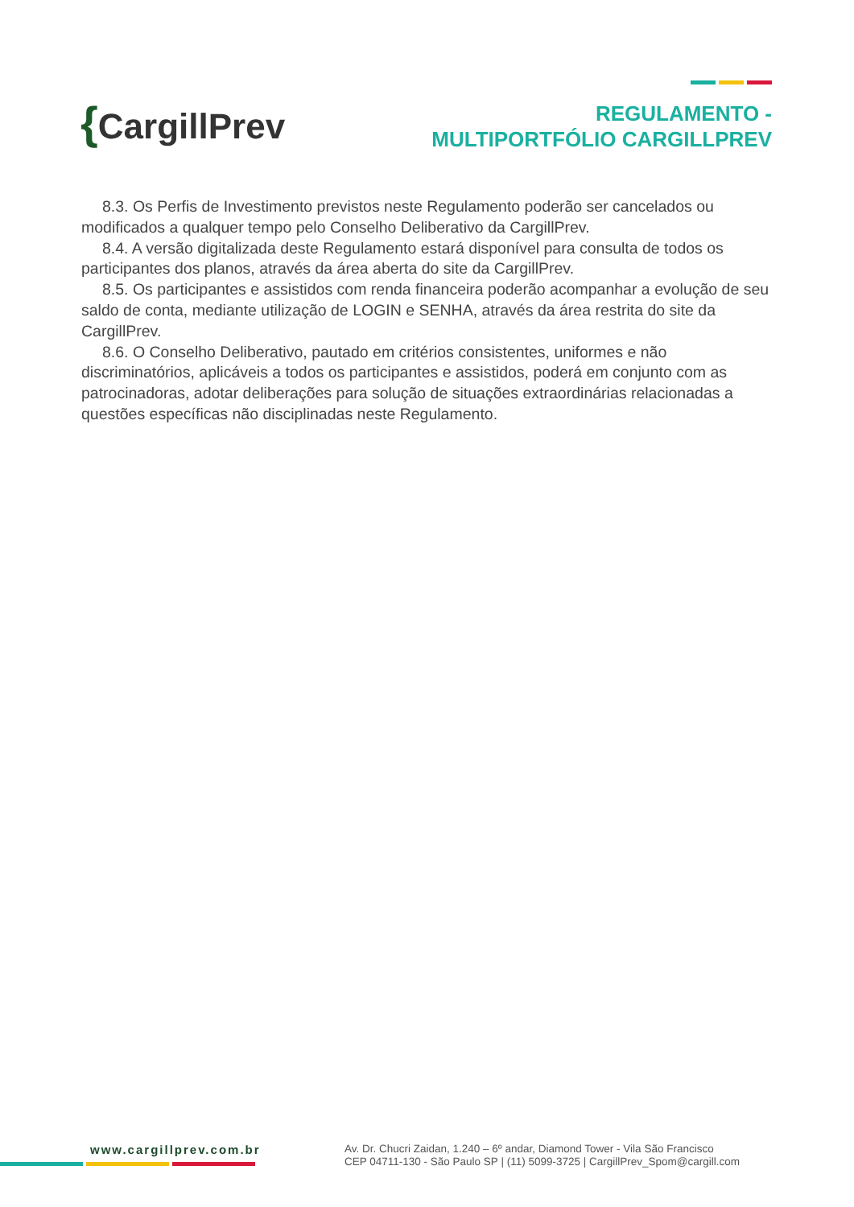{CargillPrev
REGULAMENTO -
MULTIPORTFÓLIO CARGILLPREV
8.3. Os Perfis de Investimento previstos neste Regulamento poderão ser cancelados ou modificados a qualquer tempo pelo Conselho Deliberativo da CargillPrev.
8.4. A versão digitalizada deste Regulamento estará disponível para consulta de todos os participantes dos planos, através da área aberta do site da CargillPrev.
8.5. Os participantes e assistidos com renda financeira poderão acompanhar a evolução de seu saldo de conta, mediante utilização de LOGIN e SENHA, através da área restrita do site da CargillPrev.
8.6. O Conselho Deliberativo, pautado em critérios consistentes, uniformes e não discriminatórios, aplicáveis a todos os participantes e assistidos, poderá em conjunto com as patrocinadoras, adotar deliberações para solução de situações extraordinárias relacionadas a questões específicas não disciplinadas neste Regulamento.
www.cargillprev.com.br
Av. Dr. Chucri Zaidan, 1.240 – 6º andar, Diamond Tower - Vila São Francisco
CEP 04711-130 - São Paulo SP | (11) 5099-3725 | CargillPrev_Spom@cargill.com